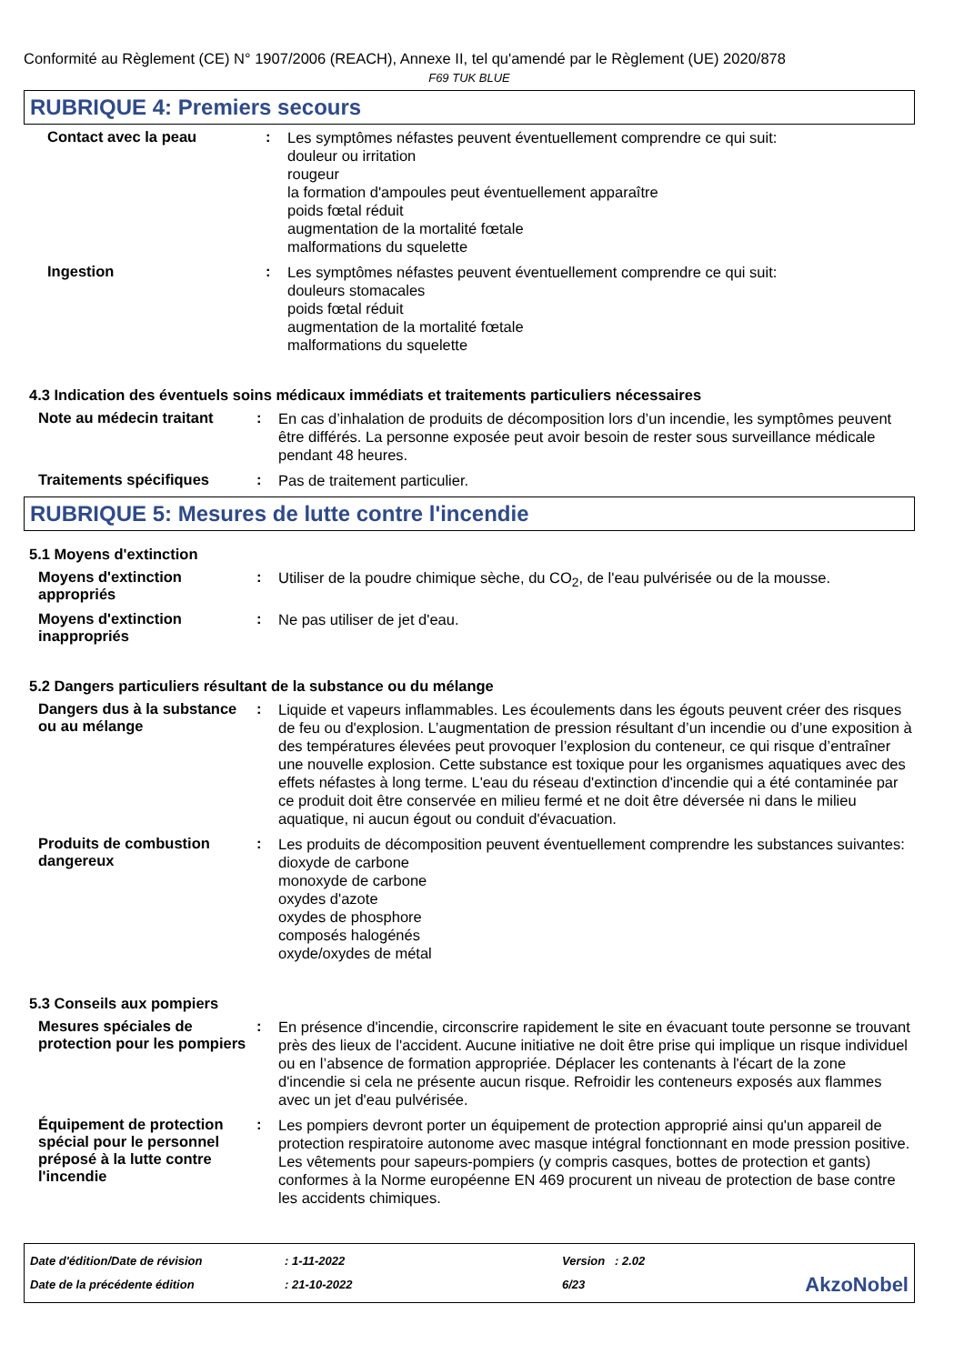Conformité au Règlement (CE) N° 1907/2006 (REACH), Annexe II, tel qu'amendé par le Règlement (UE) 2020/878
F69 TUK BLUE
RUBRIQUE 4: Premiers secours
Contact avec la peau :
Les symptômes néfastes peuvent éventuellement comprendre ce qui suit:
douleur ou irritation
rougeur
la formation d'ampoules peut éventuellement apparaître
poids fœtal réduit
augmentation de la mortalité fœtale
malformations du squelette
Ingestion :
Les symptômes néfastes peuvent éventuellement comprendre ce qui suit:
douleurs stomacales
poids fœtal réduit
augmentation de la mortalité fœtale
malformations du squelette
4.3 Indication des éventuels soins médicaux immédiats et traitements particuliers nécessaires
Note au médecin traitant :
En cas d’inhalation de produits de décomposition lors d’un incendie, les symptômes peuvent être différés. La personne exposée peut avoir besoin de rester sous surveillance médicale pendant 48 heures.
Traitements spécifiques :
Pas de traitement particulier.
RUBRIQUE 5: Mesures de lutte contre l'incendie
5.1 Moyens d'extinction
Moyens d'extinction appropriés
:
Utiliser de la poudre chimique sèche, du CO<sub>2</sub>, de l'eau pulvérisée ou de la mousse.
Moyens d'extinction inappropriés
:
Ne pas utiliser de jet d'eau.
5.2 Dangers particuliers résultant de la substance ou du mélange
Dangers dus à la substance ou au mélange
:
Liquide et vapeurs inflammables. Les écoulements dans les égouts peuvent créer des risques de feu ou d'explosion. L’augmentation de pression résultant d’un incendie ou d’une exposition à des températures élevées peut provoquer l’explosion du conteneur, ce qui risque d’entraîner une nouvelle explosion. Cette substance est toxique pour les organismes aquatiques avec des effets néfastes à long terme. L'eau du réseau d'extinction d'incendie qui a été contaminée par ce produit doit être conservée en milieu fermé et ne doit être déversée ni dans le milieu aquatique, ni aucun égout ou conduit d'évacuation.
Produits de combustion dangereux
:
Les produits de décomposition peuvent éventuellement comprendre les substances suivantes:
dioxyde de carbone
monoxyde de carbone
oxydes d'azote
oxydes de phosphore
composés halogénés
oxyde/oxydes de métal
5.3 Conseils aux pompiers
Mesures spéciales de protection pour les pompiers
:
En présence d'incendie, circonscrire rapidement le site en évacuant toute personne se trouvant près des lieux de l'accident. Aucune initiative ne doit être prise qui implique un risque individuel ou en l’absence de formation appropriée. Déplacer les contenants à l'écart de la zone d'incendie si cela ne présente aucun risque. Refroidir les conteneurs exposés aux flammes avec un jet d'eau pulvérisée.
Équipement de protection spécial pour le personnel préposé à la lutte contre l'incendie
:
Les pompiers devront porter un équipement de protection approprié ainsi qu'un appareil de protection respiratoire autonome avec masque intégral fonctionnant en mode pression positive. Les vêtements pour sapeurs-pompiers (y compris casques, bottes de protection et gants) conformes à la Norme européenne EN 469 procurent un niveau de protection de base contre les accidents chimiques.
Date d'édition/Date de révision
Date de la précédente édition
: 1-11-2022
: 21-10-2022
Version : 2.02
6/23
AkzoNobel